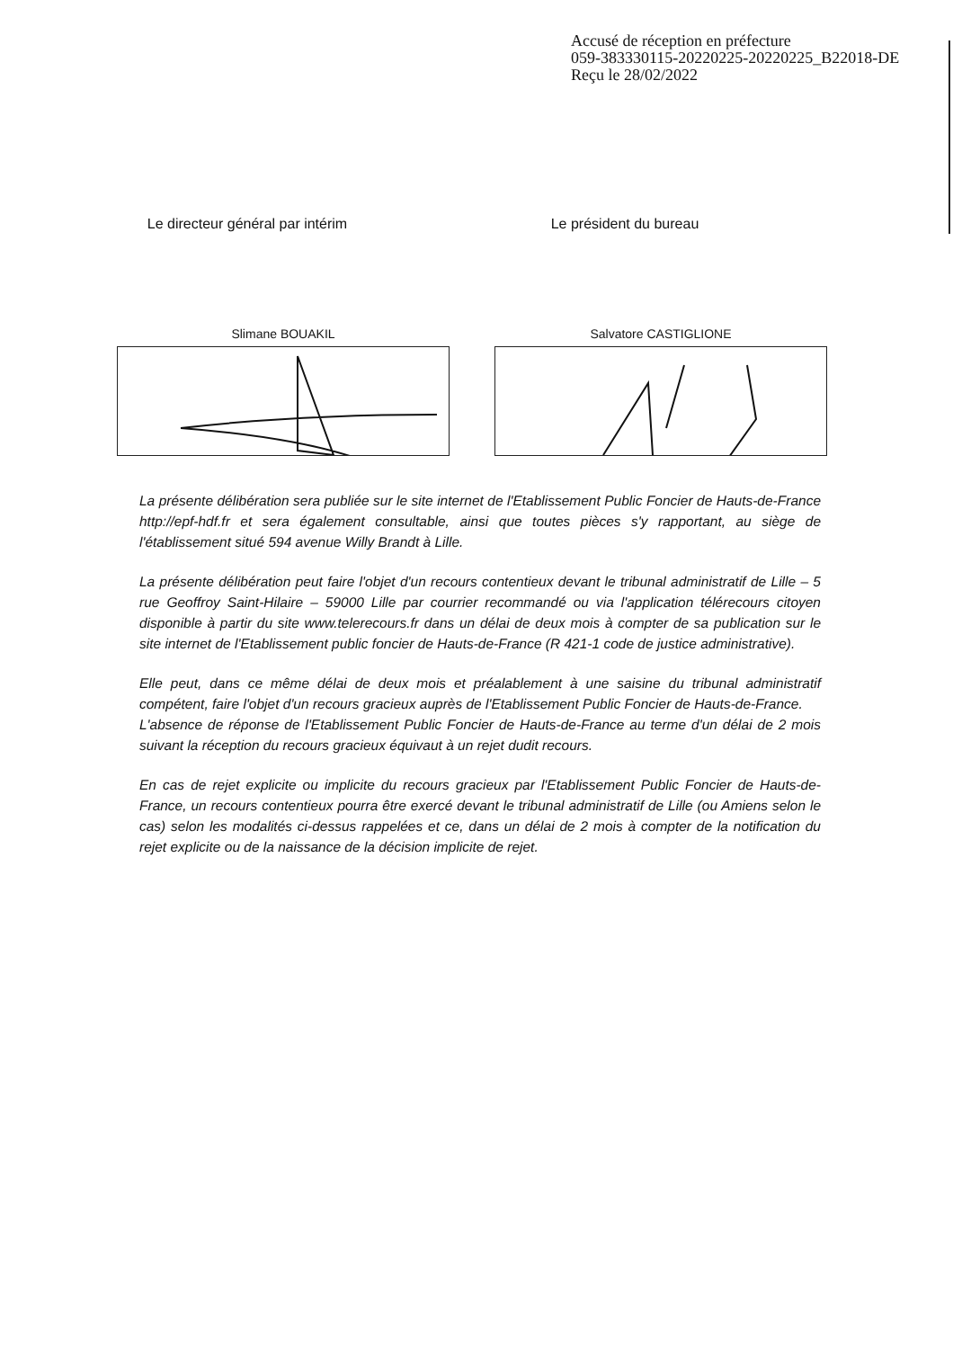Accusé de réception en préfecture
059-383330115-20220225-20220225_B22018-DE
Reçu le 28/02/2022
Le directeur général par intérim
Slimane BOUAKIL
Le président du bureau
Salvatore CASTIGLIONE
La présente délibération sera publiée sur le site internet de l'Etablissement Public Foncier de Hauts-de-France http://epf-hdf.fr et sera également consultable, ainsi que toutes pièces s'y rapportant, au siège de l'établissement situé 594 avenue Willy Brandt à Lille.
La présente délibération peut faire l'objet d'un recours contentieux devant le tribunal administratif de Lille – 5 rue Geoffroy Saint-Hilaire – 59000 Lille par courrier recommandé ou via l'application télérecours citoyen disponible à partir du site www.telerecours.fr dans un délai de deux mois à compter de sa publication sur le site internet de l'Etablissement public foncier de Hauts-de-France (R 421-1 code de justice administrative).
Elle peut, dans ce même délai de deux mois et préalablement à une saisine du tribunal administratif compétent, faire l'objet d'un recours gracieux auprès de l'Etablissement Public Foncier de Hauts-de-France.
L'absence de réponse de l'Etablissement Public Foncier de Hauts-de-France au terme d'un délai de 2 mois suivant la réception du recours gracieux équivaut à un rejet dudit recours.
En cas de rejet explicite ou implicite du recours gracieux par l'Etablissement Public Foncier de Hauts-de-France, un recours contentieux pourra être exercé devant le tribunal administratif de Lille (ou Amiens selon le cas) selon les modalités ci-dessus rappelées et ce, dans un délai de 2 mois à compter de la notification du rejet explicite ou de la naissance de la décision implicite de rejet.